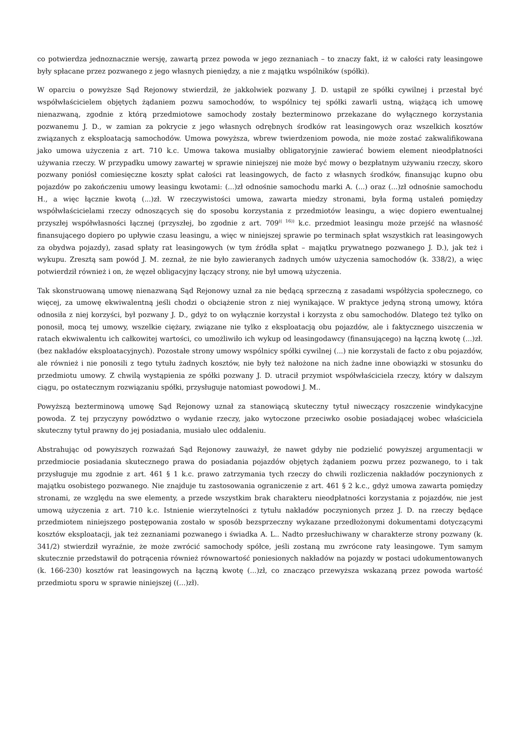co potwierdza jednoznacznie wersję, zawartą przez powoda w jego zeznaniach – to znaczy fakt, iż w całości raty leasingowe były spłacane przez pozwanego z jego własnych pieniędzy, a nie z majątku wspólników (spółki).
W oparciu o powyższe Sąd Rejonowy stwierdził, że jakkolwiek pozwany J. D. ustąpił ze spółki cywilnej i przestał być współwłaścicielem objętych żądaniem pozwu samochodów, to wspólnicy tej spółki zawarli ustną, wiążącą ich umowę nienazwaną, zgodnie z którą przedmiotowe samochody zostały bezterminowo przekazane do wyłącznego korzystania pozwanemu J. D., w zamian za pokrycie z jego własnych odrębnych środków rat leasingowych oraz wszelkich kosztów związanych z eksploatacją samochodów. Umowa powyższa, wbrew twierdzeniom powoda, nie może zostać zakwalifikowana jako umowa użyczenia z art. 710 k.c. Umowa takowa musiałby obligatoryjnie zawierać bowiem element nieodpłatności używania rzeczy. W przypadku umowy zawartej w sprawie niniejszej nie może być mowy o bezpłatnym używaniu rzeczy, skoro pozwany poniósł comiesięczne koszty spłat całości rat leasingowych, de facto z własnych środków, finansując kupno obu pojazdów po zakończeniu umowy leasingu kwotami: (...)zł odnośnie samochodu marki A. (...) oraz (...)zł odnośnie samochodu H., a więc łącznie kwotą (...)zł. W rzeczywistości umowa, zawarta miedzy stronami, była formą ustaleń pomiędzy współwłaścicielami rzeczy odnoszących się do sposobu korzystania z przedmiotów leasingu, a więc dopiero ewentualnej przyszłej współwłasności łącznej (przyszłej, bo zgodnie z art. 709<sup>(( 16))</sup> k.c. przedmiot leasingu może przejść na własność finansującego dopiero po upływie czasu leasingu, a więc w niniejszej sprawie po terminach spłat wszystkich rat leasingowych za obydwa pojazdy), zasad spłaty rat leasingowych (w tym źródła spłat – majątku prywatnego pozwanego J. D.), jak też i wykupu. Zresztą sam powód J. M. zeznał, że nie było zawieranych żadnych umów użyczenia samochodów (k. 338/2), a więc potwierdził również i on, że węzeł obligacyjny łączący strony, nie był umową użyczenia.
Tak skonstruowaną umowę nienazwaną Sąd Rejonowy uznał za nie będącą sprzeczną z zasadami współżycia społecznego, co więcej, za umowę ekwiwalentną jeśli chodzi o obciążenie stron z niej wynikające. W praktyce jedyną stroną umowy, która odnosiła z niej korzyści, był pozwany J. D., gdyż to on wyłącznie korzystał i korzysta z obu samochodów. Dlatego też tylko on ponosił, mocą tej umowy, wszelkie ciężary, związane nie tylko z eksploatacją obu pojazdów, ale i faktycznego uiszczenia w ratach ekwiwalentu ich całkowitej wartości, co umożliwiło ich wykup od leasingodawcy (finansującego) na łączną kwotę (...)zł. (bez nakładów eksploatacyjnych). Pozostałe strony umowy wspólnicy spółki cywilnej (...) nie korzystali de facto z obu pojazdów, ale również i nie ponosili z tego tytułu żadnych kosztów, nie były też nałożone na nich żadne inne obowiązki w stosunku do przedmiotu umowy. Z chwilą wystąpienia ze spółki pozwany J. D. utracił przymiot współwłaściciela rzeczy, który w dalszym ciągu, po ostatecznym rozwiązaniu spółki, przysługuje natomiast powodowi J. M..
Powyższą bezterminową umowę Sąd Rejonowy uznał za stanowiącą skuteczny tytuł niweczący roszczenie windykacyjne powoda. Z tej przyczyny powództwo o wydanie rzeczy, jako wytoczone przeciwko osobie posiadającej wobec właściciela skuteczny tytuł prawny do jej posiadania, musiało ulec oddaleniu.
Abstrahując od powyższych rozważań Sąd Rejonowy zauważył, że nawet gdyby nie podzielić powyższej argumentacji w przedmiocie posiadania skutecznego prawa do posiadania pojazdów objętych żądaniem pozwu przez pozwanego, to i tak przysługuje mu zgodnie z art. 461 § 1 k.c. prawo zatrzymania tych rzeczy do chwili rozliczenia nakładów poczynionych z majątku osobistego pozwanego. Nie znajduje tu zastosowania ograniczenie z art. 461 § 2 k.c., gdyż umowa zawarta pomiędzy stronami, ze względu na swe elementy, a przede wszystkim brak charakteru nieodpłatności korzystania z pojazdów, nie jest umową użyczenia z art. 710 k.c. Istnienie wierzytelności z tytułu nakładów poczynionych przez J. D. na rzeczy będące przedmiotem niniejszego postępowania zostało w sposób bezsprzeczny wykazane przedłożonymi dokumentami dotyczącymi kosztów eksploatacji, jak też zeznaniami pozwanego i świadka A. L.. Nadto przesłuchiwany w charakterze strony pozwany (k. 341/2) stwierdził wyraźnie, że może zwrócić samochody spółce, jeśli zostaną mu zwrócone raty leasingowe. Tym samym skutecznie przedstawił do potrącenia również równowartość poniesionych nakładów na pojazdy w postaci udokumentowanych (k. 166-230) kosztów rat leasingowych na łączną kwotę (...)zł, co znacząco przewyższa wskazaną przez powoda wartość przedmiotu sporu w sprawie niniejszej ((...)zł).